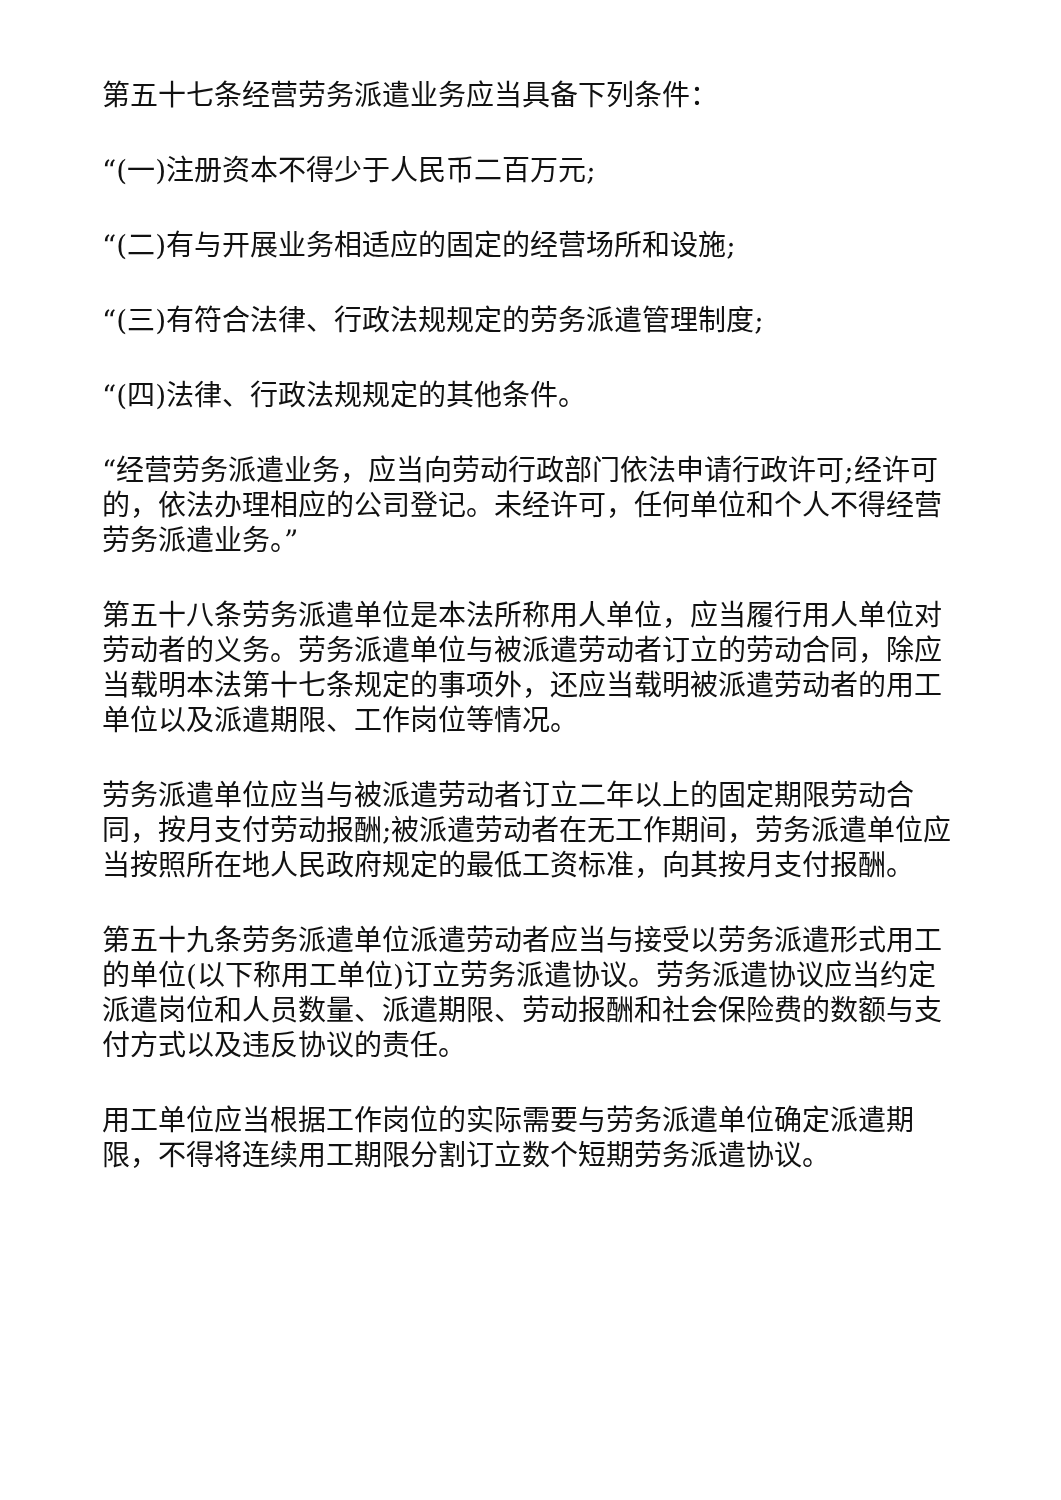第五十七条经营劳务派遣业务应当具备下列条件：
“(一)注册资本不得少于人民币二百万元;
“(二)有与开展业务相适应的固定的经营场所和设施;
“(三)有符合法律、行政法规规定的劳务派遣管理制度;
“(四)法律、行政法规规定的其他条件。
“经营劳务派遣业务，应当向劳动行政部门依法申请行政许可;经许可的，依法办理相应的公司登记。未经许可，任何单位和个人不得经营劳务派遣业务。”
第五十八条劳务派遣单位是本法所称用人单位，应当履行用人单位对劳动者的义务。劳务派遣单位与被派遣劳动者订立的劳动合同，除应当载明本法第十七条规定的事项外，还应当载明被派遣劳动者的用工单位以及派遣期限、工作岗位等情况。
劳务派遣单位应当与被派遣劳动者订立二年以上的固定期限劳动合同，按月支付劳动报酬;被派遣劳动者在无工作期间，劳务派遣单位应当按照所在地人民政府规定的最低工资标准，向其按月支付报酬。
第五十九条劳务派遣单位派遣劳动者应当与接受以劳务派遣形式用工的单位(以下称用工单位)订立劳务派遣协议。劳务派遣协议应当约定派遣岗位和人员数量、派遣期限、劳动报酬和社会保险费的数额与支付方式以及违反协议的责任。
用工单位应当根据工作岗位的实际需要与劳务派遣单位确定派遣期限，不得将连续用工期限分割订立数个短期劳务派遣协议。